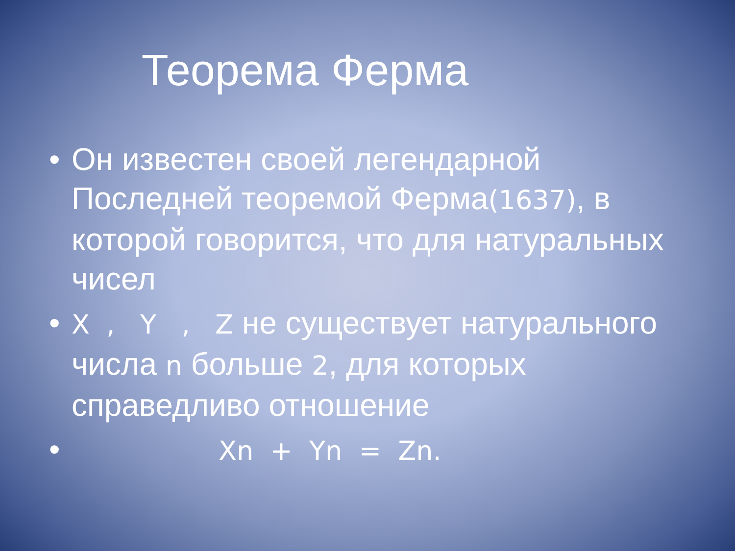Теорема Ферма
• Он известен своей легендарной Последней теоремой Ферма(1637), в которой говорится, что для натуральных чисел
• X , Y , Z не существует натурального числа n больше 2, для которых справедливо отношение
• Xn + Yn = Zn.